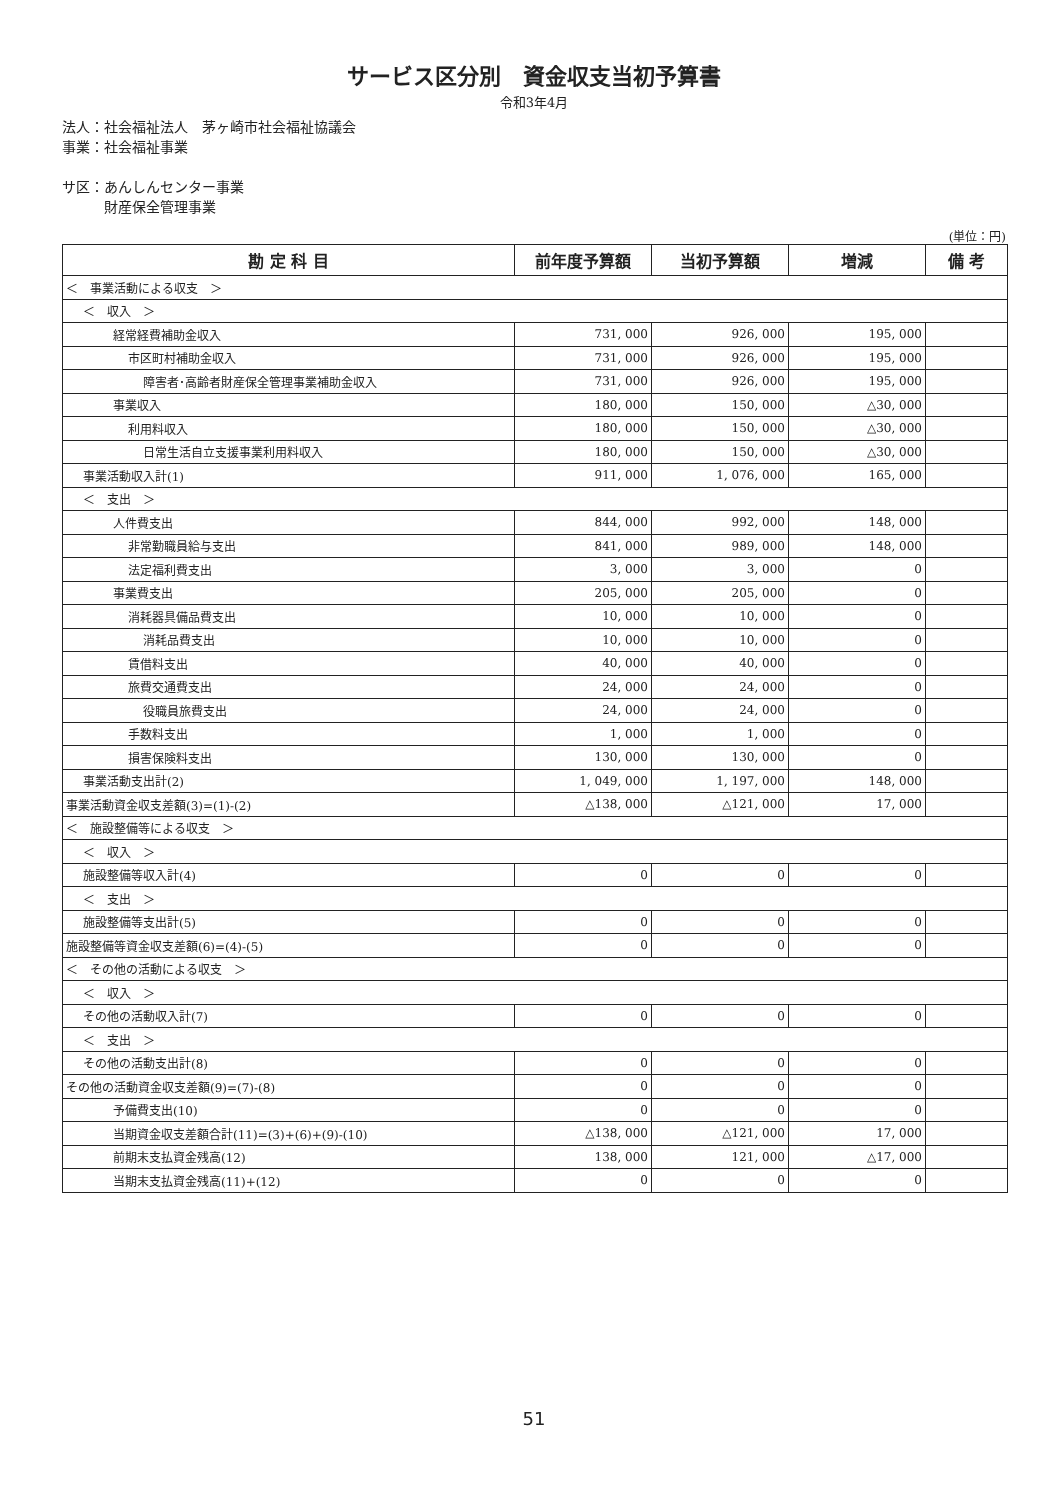サービス区分別　資金収支当初予算書
令和3年4月
法人：社会福祉法人　茅ヶ崎市社会福祉協議会
事業：社会福祉事業
サ区：あんしんセンター事業
　　　財産保全管理事業
(単位：円)
| 勘 定 科 目 | 前年度予算額 | 当初予算額 | 増減 | 備 考 |
| --- | --- | --- | --- | --- |
| ＜ 事業活動による収支 ＞ | | | | |
| ＜ 収入 ＞ | | | | |
| 経常経費補助金収入 | 731, 000 | 926, 000 | 195, 000 | |
| 市区町村補助金収入 | 731, 000 | 926, 000 | 195, 000 | |
| 障害者･高齢者財産保全管理事業補助金収入 | 731, 000 | 926, 000 | 195, 000 | |
| 事業収入 | 180, 000 | 150, 000 | △30, 000 | |
| 利用料収入 | 180, 000 | 150, 000 | △30, 000 | |
| 日常生活自立支援事業利用料収入 | 180, 000 | 150, 000 | △30, 000 | |
| 事業活動収入計(1) | 911, 000 | 1, 076, 000 | 165, 000 | |
| ＜ 支出 ＞ | | | | |
| 人件費支出 | 844, 000 | 992, 000 | 148, 000 | |
| 非常勤職員給与支出 | 841, 000 | 989, 000 | 148, 000 | |
| 法定福利費支出 | 3, 000 | 3, 000 | 0 | |
| 事業費支出 | 205, 000 | 205, 000 | 0 | |
| 消耗器具備品費支出 | 10, 000 | 10, 000 | 0 | |
| 消耗品費支出 | 10, 000 | 10, 000 | 0 | |
| 賃借料支出 | 40, 000 | 40, 000 | 0 | |
| 旅費交通費支出 | 24, 000 | 24, 000 | 0 | |
| 役職員旅費支出 | 24, 000 | 24, 000 | 0 | |
| 手数料支出 | 1, 000 | 1, 000 | 0 | |
| 損害保険料支出 | 130, 000 | 130, 000 | 0 | |
| 事業活動支出計(2) | 1, 049, 000 | 1, 197, 000 | 148, 000 | |
| 事業活動資金収支差額(3)=(1)-(2) | △138, 000 | △121, 000 | 17, 000 | |
| ＜ 施設整備等による収支 ＞ | | | | |
| ＜ 収入 ＞ | | | | |
| 施設整備等収入計(4) | 0 | 0 | 0 | |
| ＜ 支出 ＞ | | | | |
| 施設整備等支出計(5) | 0 | 0 | 0 | |
| 施設整備等資金収支差額(6)=(4)-(5) | 0 | 0 | 0 | |
| ＜ その他の活動による収支 ＞ | | | | |
| ＜ 収入 ＞ | | | | |
| その他の活動収入計(7) | 0 | 0 | 0 | |
| ＜ 支出 ＞ | | | | |
| その他の活動支出計(8) | 0 | 0 | 0 | |
| その他の活動資金収支差額(9)=(7)-(8) | 0 | 0 | 0 | |
| 予備費支出(10) | 0 | 0 | 0 | |
| 当期資金収支差額合計(11)=(3)+(6)+(9)-(10) | △138, 000 | △121, 000 | 17, 000 | |
| 前期末支払資金残高(12) | 138, 000 | 121, 000 | △17, 000 | |
| 当期末支払資金残高(11)+(12) | 0 | 0 | 0 | |
51